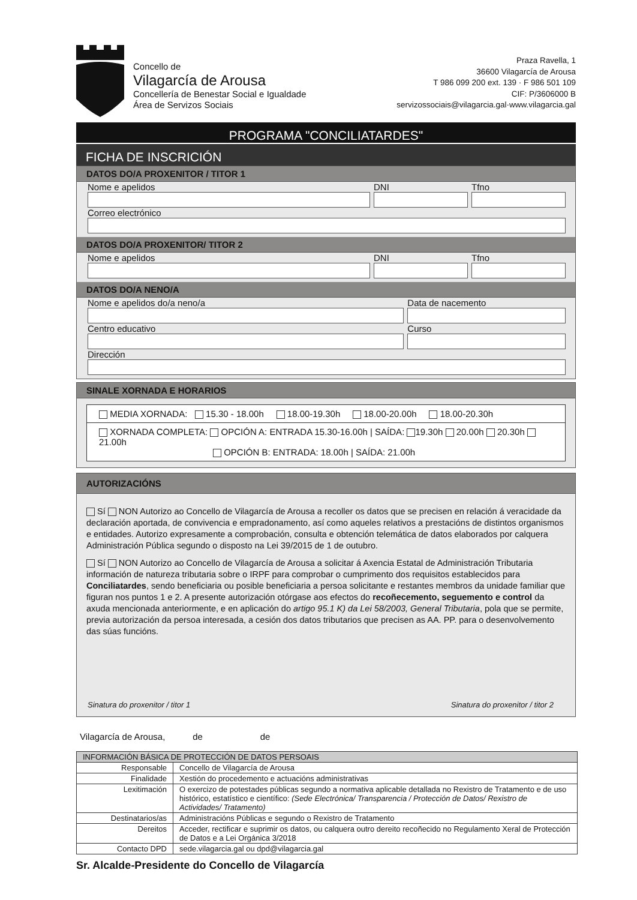Concello de
Vilagarcía de Arousa
Concellería de Benestar Social e Igualdade
Área de Servizos Sociais
Praza Ravella, 1
36600 Vilagarcía de Arousa
T 986 099 200 ext. 139 · F 986 501 109
CIF: P/3606000 B
servizossociais@vilagarcia.gal·www.vilagarcia.gal
PROGRAMA "CONCILIATARDES"
FICHA DE INSCRICIÓN
DATOS DO/A PROXENITOR / TITOR 1
Nome e apelidos DNI Tfno
Correo electrónico
DATOS DO/A PROXENITOR/ TITOR 2
Nome e apelidos DNI Tfno
DATOS DO/A NENO/A
Nome e apelidos do/a neno/a Data de nacemento
Centro educativo Curso
Dirección
SINALE XORNADA E HORARIOS
MEDIA XORNADA: 15.30 - 18.00h 18.00-19.30h 18.00-20.00h 18.00-20.30h
XORNADA COMPLETA: OPCIÓN A: ENTRADA 15.30-16.00h | SAÍDA: 19.30h 20.00h 20.30h 21.00h
OPCIÓN B: ENTRADA: 18.00h | SAÍDA: 21.00h
AUTORIZACIÓNS
Sí NON Autorizo ao Concello de Vilagarcía de Arousa a recoller os datos que se precisen en relación á veracidade da declaración aportada, de convivencia e empradonamento, así como aqueles relativos a prestacións de distintos organismos e entidades. Autorizo expresamente a comprobación, consulta e obtención telemática de datos elaborados por calquera Administración Pública segundo o disposto na Lei 39/2015 de 1 de outubro.
Sí NON Autorizo ao Concello de Vilagarcía de Arousa a solicitar á Axencia Estatal de Administración Tributaria información de natureza tributaria sobre o IRPF para comprobar o cumprimento dos requisitos establecidos para Conciliatardes, sendo beneficiaria ou posible beneficiaria a persoa solicitante e restantes membros da unidade familiar que figuran nos puntos 1 e 2. A presente autorización otórgase aos efectos do recoñecemento, seguemento e control da axuda mencionada anteriormente, e en aplicación do artigo 95.1 K) da Lei 58/2003, General Tributaria, pola que se permite, previa autorización da persoa interesada, a cesión dos datos tributarios que precisen as AA. PP. para o desenvolvemento das súas funcións.
Sinatura do proxenitor / titor 1 Sinatura do proxenitor / titor 2
Vilagarcía de Arousa, de de
| INFORMACIÓN BÁSICA DE PROTECCIÓN DE DATOS PERSOAIS | |
| --- | --- |
| Responsable | Concello de Vilagarcía de Arousa |
| Finalidade | Xestión do procedemento e actuacións administrativas |
| Lexitimación | O exercizo de potestades públicas segundo a normativa aplicable detallada no Rexistro de Tratamento e de uso histórico, estatístico e científico: (Sede Electrónica/ Transparencia / Protección de Datos/ Rexistro de Actividades/ Tratamento) |
| Destinatarios/as | Administracións Públicas e segundo o Rexistro de Tratamento |
| Dereitos | Acceder, rectificar e suprimir os datos, ou calquera outro dereito recoñecido no Regulamento Xeral de Protección de Datos e a Lei Orgánica 3/2018 |
| Contacto DPD | sede.vilagarcia.gal ou dpd@vilagarcia.gal |
Sr. Alcalde-Presidente do Concello de Vilagarcía